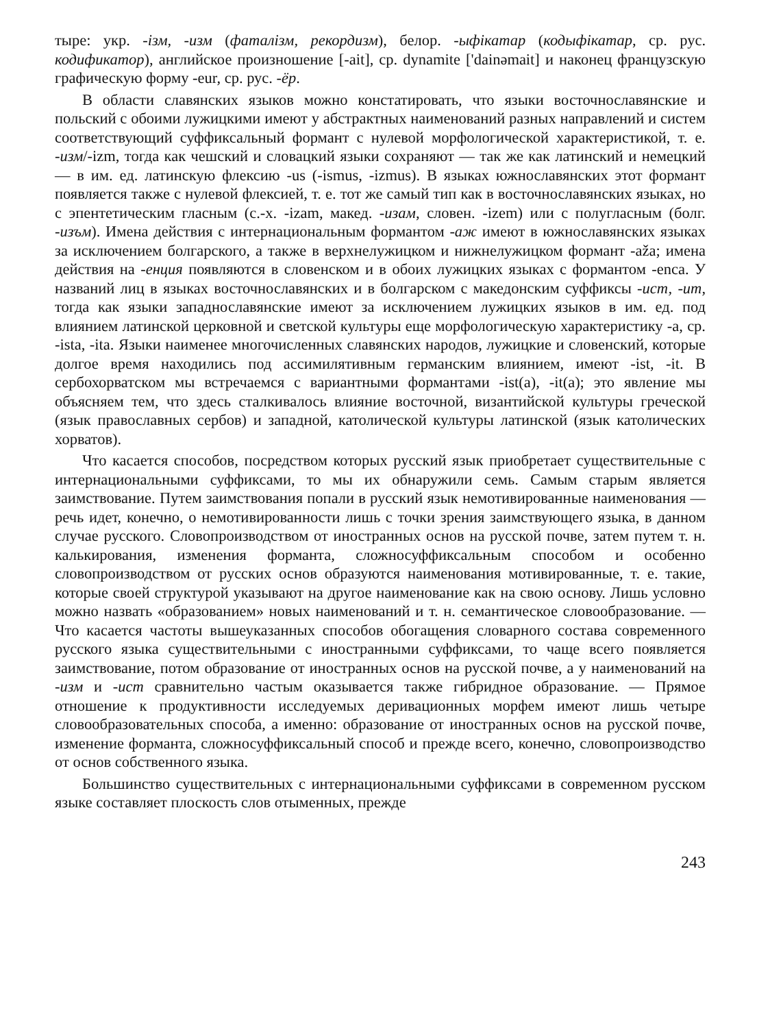тыре: укр. -ізм, -изм (фаталізм, рекордизм), белор. -ыфікатар (кодыфікатар, ср. рус. кодификатор), английское произношение [-ait], ср. dynamite ['dainəmait] и наконец французскую графическую форму -eur, ср. рус. -ёр.
В области славянских языков можно констатировать, что языки восточнославянские и польский с обоими лужицкими имеют у абстрактных наименований разных направлений и систем соответствующий суффиксальный формант с нулевой морфологической характеристикой, т. е. -изм/-izm, тогда как чешский и словацкий языки сохраняют — так же как латинский и немецкий — в им. ед. латинскую флексию -us (-ismus, -izmus). В языках южнославянских этот формант появляется также с нулевой флексией, т. е. тот же самый тип как в восточнославянских языках, но с эпентетическим гласным (с.-х. -izam, макед. -изам, словен. -izem) или с полугласным (болг. -изъм). Имена действия с интернациональным формантом -аж имеют в южнославянских языках за исключением болгарского, а также в верхнелужицком и нижнелужицком формант -aža; имена действия на -енция появляются в словенском и в обоих лужицких языках с формантом -enca. У названий лиц в языках восточнославянских и в болгарском с македонским суффиксы -ист, -ит, тогда как языки западнославянские имеют за исключением лужицких языков в им. ед. под влиянием латинской церковной и светской культуры еще морфологическую характеристику -a, ср. -ista, -ita. Языки наименее многочисленных славянских народов, лужицкие и словенский, которые долгое время находились под ассимилятивным германским влиянием, имеют -ist, -it. В сербохорватском мы встречаемся с вариантными формантами -ist(a), -it(a); это явление мы объясняем тем, что здесь сталкивалось влияние восточной, византийской культуры греческой (язык православных сербов) и западной, католической культуры латинской (язык католических хорватов).
Что касается способов, посредством которых русский язык приобретает существительные с интернациональными суффиксами, то мы их обнаружили семь. Самым старым является заимствование. Путем заимствования попали в русский язык немотивированные наименования — речь идет, конечно, о немотивированности лишь с точки зрения заимствующего языка, в данном случае русского. Словопроизводством от иностранных основ на русской почве, затем путем т. н. калькирования, изменения форманта, сложносуффиксальным способом и особенно словопроизводством от русских основ образуются наименования мотивированные, т. е. такие, которые своей структурой указывают на другое наименование как на свою основу. Лишь условно можно назвать «образованием» новых наименований и т. н. семантическое словообразование. — Что касается частоты вышеуказанных способов обогащения словарного состава современного русского языка существительными с иностранными суффиксами, то чаще всего появляется заимствование, потом образование от иностранных основ на русской почве, а у наименований на -изм и -ист сравнительно частым оказывается также гибридное образование. — Прямое отношение к продуктивности исследуемых деривационных морфем имеют лишь четыре словообразовательных способа, а именно: образование от иностранных основ на русской почве, изменение форманта, сложносуффиксальный способ и прежде всего, конечно, словопроизводство от основ собственного языка.
Большинство существительных с интернациональными суффиксами в современном русском языке составляет плоскость слов отыменных, прежде
243